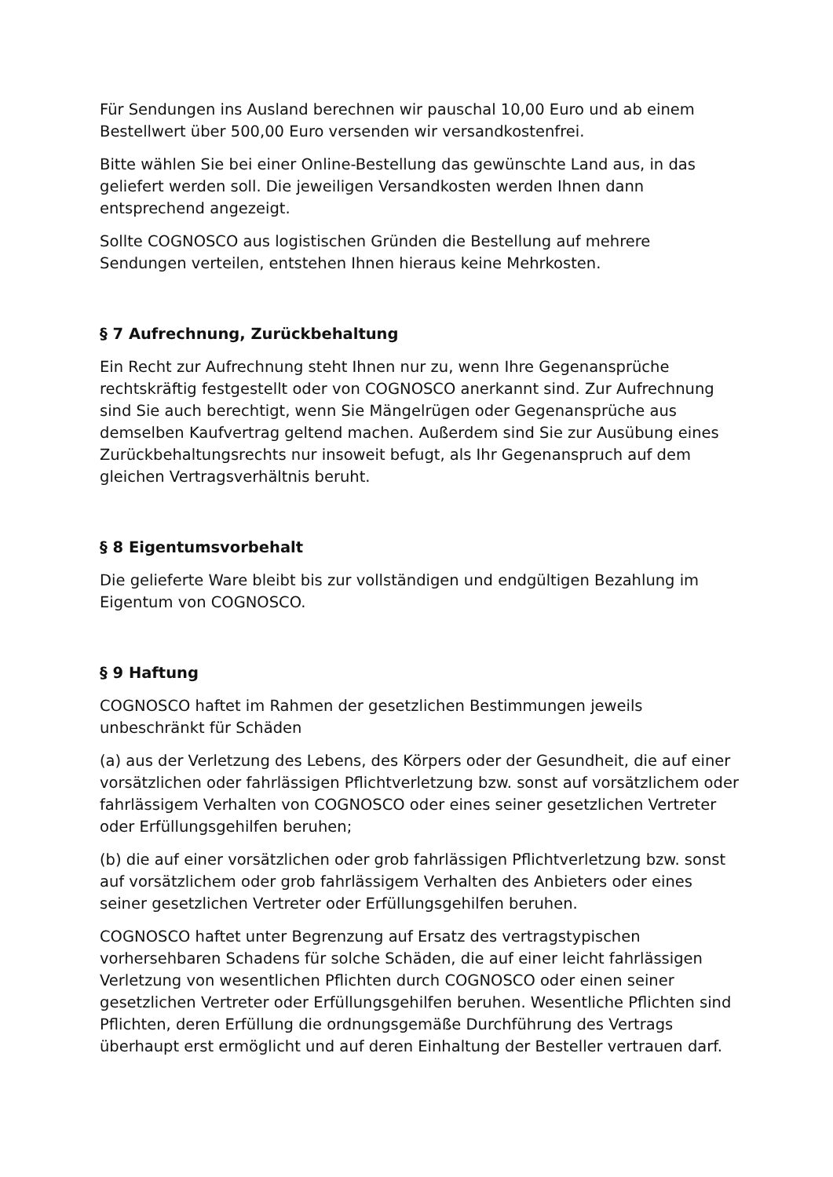Für Sendungen ins Ausland berechnen wir pauschal 10,00 Euro und ab einem Bestellwert über 500,00 Euro versenden wir versandkostenfrei.
Bitte wählen Sie bei einer Online-Bestellung das gewünschte Land aus, in das geliefert werden soll. Die jeweiligen Versandkosten werden Ihnen dann entsprechend angezeigt.
Sollte COGNOSCO aus logistischen Gründen die Bestellung auf mehrere Sendungen verteilen, entstehen Ihnen hieraus keine Mehrkosten.
§ 7 Aufrechnung, Zurückbehaltung
Ein Recht zur Aufrechnung steht Ihnen nur zu, wenn Ihre Gegenansprüche rechtskräftig festgestellt oder von COGNOSCO anerkannt sind. Zur Aufrechnung sind Sie auch berechtigt, wenn Sie Mängelrügen oder Gegenansprüche aus demselben Kaufvertrag geltend machen. Außerdem sind Sie zur Ausübung eines Zurückbehaltungsrechts nur insoweit befugt, als Ihr Gegenanspruch auf dem gleichen Vertragsverhältnis beruht.
§ 8 Eigentumsvorbehalt
Die gelieferte Ware bleibt bis zur vollständigen und endgültigen Bezahlung im Eigentum von COGNOSCO.
§ 9 Haftung
COGNOSCO haftet im Rahmen der gesetzlichen Bestimmungen jeweils unbeschränkt für Schäden
(a) aus der Verletzung des Lebens, des Körpers oder der Gesundheit, die auf einer vorsätzlichen oder fahrlässigen Pflichtverletzung bzw. sonst auf vorsätzlichem oder fahrlässigem Verhalten von COGNOSCO oder eines seiner gesetzlichen Vertreter oder Erfüllungsgehilfen beruhen;
(b) die auf einer vorsätzlichen oder grob fahrlässigen Pflichtverletzung bzw. sonst auf vorsätzlichem oder grob fahrlässigem Verhalten des Anbieters oder eines seiner gesetzlichen Vertreter oder Erfüllungsgehilfen beruhen.
COGNOSCO haftet unter Begrenzung auf Ersatz des vertragstypischen vorhersehbaren Schadens für solche Schäden, die auf einer leicht fahrlässigen Verletzung von wesentlichen Pflichten durch COGNOSCO oder einen seiner gesetzlichen Vertreter oder Erfüllungsgehilfen beruhen. Wesentliche Pflichten sind Pflichten, deren Erfüllung die ordnungsgemäße Durchführung des Vertrags überhaupt erst ermöglicht und auf deren Einhaltung der Besteller vertrauen darf.